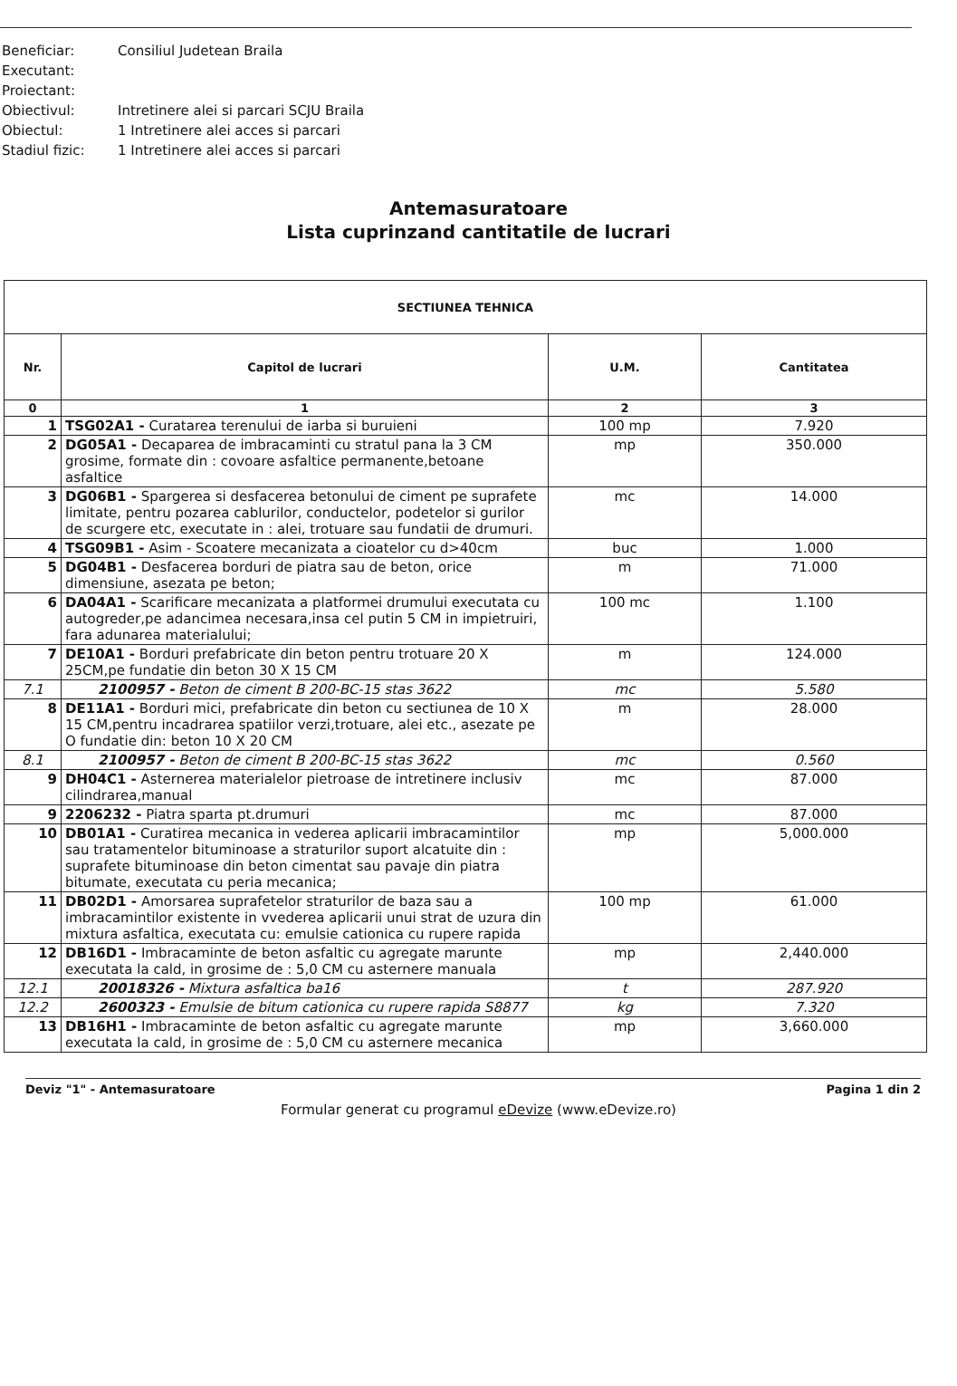Beneficiar: Consiliul Judetean Braila
Executant:
Proiectant:
Obiectivul: Intretinere alei si parcari SCJU Braila
Obiectul: 1 Intretinere alei acces si parcari
Stadiul fizic: 1 Intretinere alei acces si parcari
Antemasuratoare
Lista cuprinzand cantitatile de lucrari
| SECTIUNEA TEHNICA | | | |
| --- | --- | --- | --- |
| Nr. | Capitol de lucrari | U.M. | Cantitatea |
| 0 | 1 | 2 | 3 |
| 1 | TSG02A1 - Curatarea terenului de iarba si buruieni | 100 mp | 7.920 |
| 2 | DG05A1 - Decaparea de imbracaminti cu stratul pana la 3 CM grosime, formate din : covoare asfaltice permanente,betoane asfaltice | mp | 350.000 |
| 3 | DG06B1 - Spargerea si desfacerea betonului de ciment pe suprafete limitate, pentru pozarea cablurilor, conductelor, podetelor si gurilor de scurgere etc, executate in : alei, trotuare sau fundatii de drumuri. | mc | 14.000 |
| 4 | TSG09B1 - Asim - Scoatere mecanizata a cioatelor cu d>40cm | buc | 1.000 |
| 5 | DG04B1 - Desfacerea borduri de piatra sau de beton, orice dimensiune, asezata pe beton; | m | 71.000 |
| 6 | DA04A1 - Scarificare mecanizata a platformei drumului executata cu autogreder,pe adancimea necesara,insa cel putin 5 CM in impietruiri, fara adunarea materialului; | 100 mc | 1.100 |
| 7 | DE10A1 - Borduri prefabricate din beton pentru trotuare 20 X 25CM,pe fundatie din beton 30 X 15 CM | m | 124.000 |
| 7.1 | 2100957 - Beton de ciment B 200-BC-15 stas 3622 | mc | 5.580 |
| 8 | DE11A1 - Borduri mici, prefabricate din beton cu sectiunea de 10 X 15 CM,pentru incadrarea spatiilor verzi,trotuare, alei etc., asezate pe O fundatie din: beton 10 X 20 CM | m | 28.000 |
| 8.1 | 2100957 - Beton de ciment B 200-BC-15 stas 3622 | mc | 0.560 |
| 9 | DH04C1 - Asternerea materialelor pietroase de intretinere inclusiv cilindrarea,manual | mc | 87.000 |
| 9 | 2206232 - Piatra sparta pt.drumuri | mc | 87.000 |
| 10 | DB01A1 - Curatirea mecanica in vederea aplicarii imbracamintilor sau tratamentelor bituminoase a straturilor suport alcatuite din : suprafete bituminoase din beton cimentat sau pavaje din piatra bitumate, executata cu peria mecanica; | mp | 5,000.000 |
| 11 | DB02D1 - Amorsarea suprafetelor straturilor de baza sau a imbracamintilor existente in vvederea aplicarii unui strat de uzura din mixtura asfaltica, executata cu: emulsie cationica cu rupere rapida | 100 mp | 61.000 |
| 12 | DB16D1 - Imbracaminte de beton asfaltic cu agregate marunte executata la cald, in grosime de : 5,0 CM cu asternere manuala | mp | 2,440.000 |
| 12.1 | 20018326 - Mixtura asfaltica ba16 | t | 287.920 |
| 12.2 | 2600323 - Emulsie de bitum cationica cu rupere rapida S8877 | kg | 7.320 |
| 13 | DB16H1 - Imbracaminte de beton asfaltic cu agregate marunte executata la cald, in grosime de : 5,0 CM cu asternere mecanica | mp | 3,660.000 |
Deviz "1" - Antemasuratoare Pagina 1 din 2
Formular generat cu programul eDevize (www.eDevize.ro)